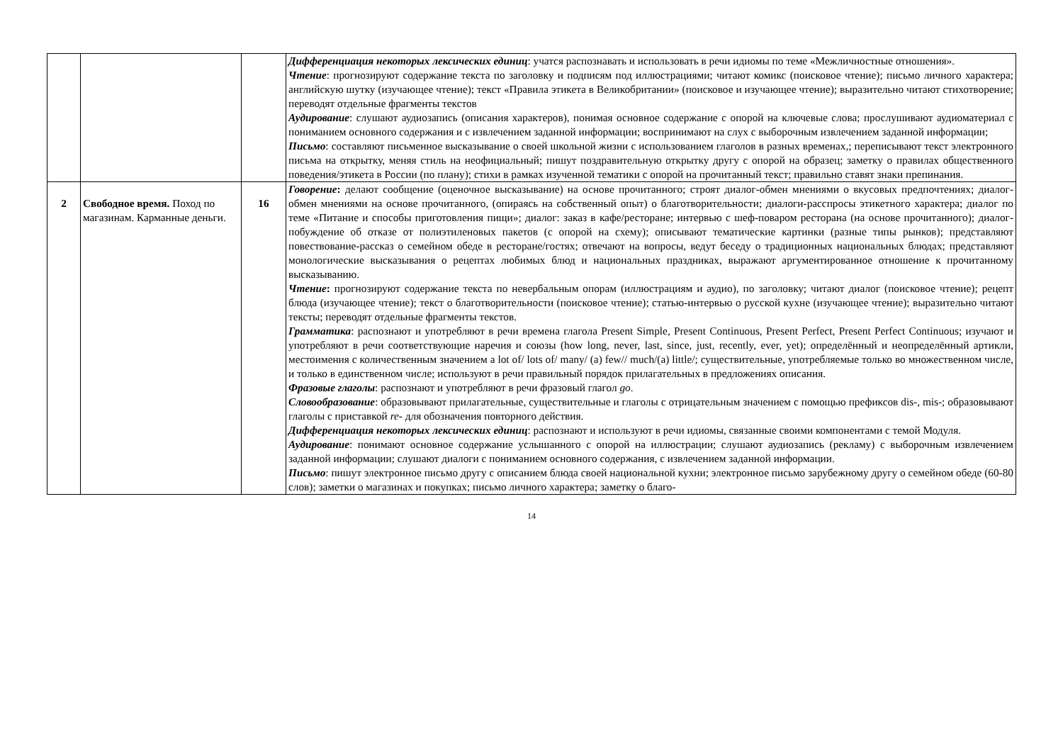| | | | Дифференциация некоторых лексических единиц : учатся распознавать и использовать в речи идиомы по теме «Межличностные отношения». Чтение : прогнозируют содержание текста по заголовку и подписям под иллюстрациями; читают комикс (поисковое чтение); письмо личного характера; английскую шутку (изучающее чтение); текст «Правила этикета в Великобритании» (поисковое и изучающее чтение); выразительно читают стихотворение; переводят отдельные фрагменты текстов Аудирование : слушают аудиозапись (описания характеров), понимая основное содержание с опорой на ключевые слова; прослушивают аудиоматериал с пониманием основного содержания и с извлечением заданной информации; воспринимают на слух с выборочным извлечением заданной информации; Письмо : составляют письменное высказывание о своей школьной жизни с использованием глаголов в разных временах,; переписывают текст электронного письма на открытку, меняя стиль на неофициальный; пишут поздравительную открытку другу с опорой на образец; заметку о правилах общественного поведения/этикета в России (по плану); стихи в рамках изученной тематики с опорой на прочитанный текст; правильно ставят знаки препинания. |
| 2 | Свободное время. Поход по магазинам. Карманные деньги. | 16 | Говорение : делают сообщение (оценочное высказывание) на основе прочитанного; строят диалог-обмен мнениями о вкусовых предпочтениях; диалог-обмен мнениями на основе прочитанного, (опираясь на собственный опыт) о благотворительности; диалоги-расспросы этикетного характера; диалог по теме «Питание и способы приготовления пищи»; диалог: заказ в кафе/ресторане; интервью с шеф-поваром ресторана (на основе прочитанного); диалог-побуждение об отказе от полиэтиленовых пакетов (с опорой на схему); описывают тематические картинки (разные типы рынков); представляют повествование-рассказ о семейном обеде в ресторане/гостях; отвечают на вопросы, ведут беседу о традиционных национальных блюдах; представляют монологические высказывания о рецептах любимых блюд и национальных праздниках, выражают аргументированное отношение к прочитанному высказыванию. Чтение : прогнозируют содержание текста по невербальным опорам (иллюстрациям и аудио), по заголовку; читают диалог (поисковое чтение); рецепт блюда (изучающее чтение); текст о благотворительности (поисковое чтение); статью-интервью о русской кухне (изучающее чтение); выразительно читают тексты; переводят отдельные фрагменты текстов. Грамматика : распознают и употребляют в речи времена глагола Present Simple, Present Continuous, Present Perfect, Present Perfect Continuous; изучают и употребляют в речи соответствующие наречия и союзы (how long, never, last, since, just, recently, ever, yet); определённый и неопределённый артикли, местоимения с количественным значением a lot of/ lots of/ many/ (a) few// much/(a) little/; существительные, употребляемые только во множественном числе, и только в единственном числе; используют в речи правильный порядок прилагательных в предложениях описания. Фразовые глаголы : распознают и употребляют в речи фразовый глагол go . Словообразование : образовывают прилагательные, существительные и глаголы с отрицательным значением с помощью префиксов dis-, mis-; образовывают глаголы с приставкой re- для обозначения повторного действия. Дифференциация некоторых лексических единиц : распознают и используют в речи идиомы, связанные своими компонентами с темой Модуля. Аудирование : понимают основное содержание услышанного с опорой на иллюстрации; слушают аудиозапись (рекламу) с выборочным извлечением заданной информации; слушают диалоги с пониманием основного содержания, с извлечением заданной информации. Письмо : пишут электронное письмо другу с описанием блюда своей национальной кухни; электронное письмо зарубежному другу о семейном обеде (60-80 слов); заметки о магазинах и покупках; письмо личного характера; заметку о благо- |
14